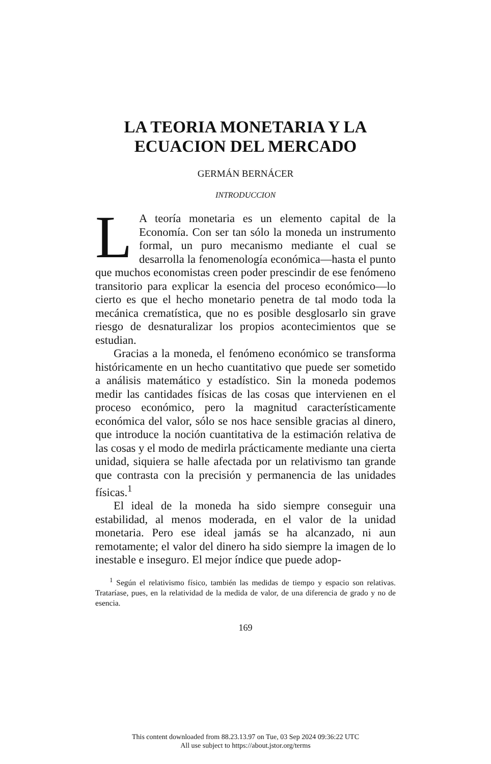LA TEORIA MONETARIA Y LA
ECUACION DEL MERCADO
GERMÁN BERNÁCER
INTRODUCCION
LA teoría monetaria es un elemento capital de la Economía. Con ser tan sólo la moneda un instrumento formal, un puro mecanismo mediante el cual se desarrolla la fenomenología económica—hasta el punto que muchos economistas creen poder prescindir de ese fenómeno transitorio para explicar la esencia del proceso económico—lo cierto es que el hecho monetario penetra de tal modo toda la mecánica crematística, que no es posible desglosarlo sin grave riesgo de desnaturalizar los propios acontecimientos que se estudian.
Gracias a la moneda, el fenómeno económico se transforma históricamente en un hecho cuantitativo que puede ser sometido a análisis matemático y estadístico. Sin la moneda podemos medir las cantidades físicas de las cosas que intervienen en el proceso económico, pero la magnitud característicamente económica del valor, sólo se nos hace sensible gracias al dinero, que introduce la noción cuantitativa de la estimación relativa de las cosas y el modo de medirla prácticamente mediante una cierta unidad, siquiera se halle afectada por un relativismo tan grande que contrasta con la precisión y permanencia de las unidades físicas.<sup>1</sup>
El ideal de la moneda ha sido siempre conseguir una estabilidad, al menos moderada, en el valor de la unidad monetaria. Pero ese ideal jamás se ha alcanzado, ni aun remotamente; el valor del dinero ha sido siempre la imagen de lo inestable e inseguro. El mejor índice que puede adop-
<sup>1</sup> Según el relativismo físico, también las medidas de tiempo y espacio son relativas. Trataríase, pues, en la relatividad de la medida de valor, de una diferencia de grado y no de esencia.
169
This content downloaded from 88.23.13.97 on Tue, 03 Sep 2024 09:36:22 UTC
All use subject to https://about.jstor.org/terms